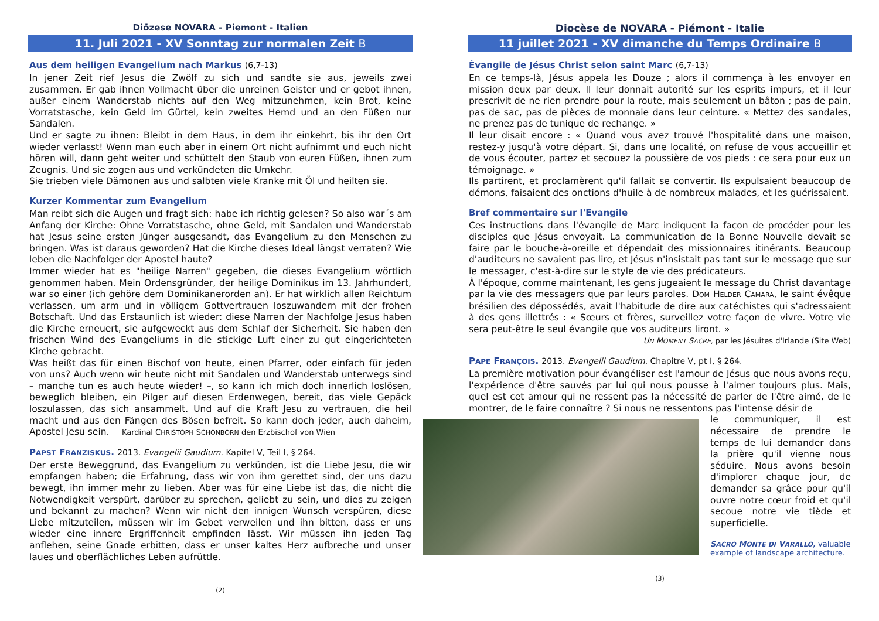Diözese NOVARA - Piemont - Italien
11. Juli 2021 - XV Sonntag zur normalen Zeit B
Aus dem heiligen Evangelium nach Markus (6,7-13)
In jener Zeit rief Jesus die Zwölf zu sich und sandte sie aus, jeweils zwei zusammen. Er gab ihnen Vollmacht über die unreinen Geister und er gebot ihnen, außer einem Wanderstab nichts auf den Weg mitzunehmen, kein Brot, keine Vorratstasche, kein Geld im Gürtel, kein zweites Hemd und an den Füßen nur Sandalen.
Und er sagte zu ihnen: Bleibt in dem Haus, in dem ihr einkehrt, bis ihr den Ort wieder verlasst! Wenn man euch aber in einem Ort nicht aufnimmt und euch nicht hören will, dann geht weiter und schüttelt den Staub von euren Füßen, ihnen zum Zeugnis. Und sie zogen aus und verkündeten die Umkehr.
Sie trieben viele Dämonen aus und salbten viele Kranke mit Öl und heilten sie.
Kurzer Kommentar zum Evangelium
Man reibt sich die Augen und fragt sich: habe ich richtig gelesen? So also war´s am Anfang der Kirche: Ohne Vorratstasche, ohne Geld, mit Sandalen und Wanderstab hat Jesus seine ersten Jünger ausgesandt, das Evangelium zu den Menschen zu bringen. Was ist daraus geworden? Hat die Kirche dieses Ideal längst verraten? Wie leben die Nachfolger der Apostel haute?
Immer wieder hat es "heilige Narren" gegeben, die dieses Evangelium wörtlich genommen haben. Mein Ordensgründer, der heilige Dominikus im 13. Jahrhundert, war so einer (ich gehöre dem Dominikanerorden an). Er hat wirklich allen Reichtum verlassen, um arm und in völligem Gottvertrauen loszuwandern mit der frohen Botschaft. Und das Erstaunlich ist wieder: diese Narren der Nachfolge Jesus haben die Kirche erneuert, sie aufgeweckt aus dem Schlaf der Sicherheit. Sie haben den frischen Wind des Evangeliums in die stickige Luft einer zu gut eingerichteten Kirche gebracht.
Was heißt das für einen Bischof von heute, einen Pfarrer, oder einfach für jeden von uns? Auch wenn wir heute nicht mit Sandalen und Wanderstab unterwegs sind – manche tun es auch heute wieder! –, so kann ich mich doch innerlich loslösen, beweglich bleiben, ein Pilger auf diesen Erdenwegen, bereit, das viele Gepäck loszulassen, das sich ansammelt. Und auf die Kraft Jesu zu vertrauen, die heil macht und aus den Fängen des Bösen befreit. So kann doch jeder, auch daheim, Apostel Jesu sein. Kardinal CHRISTOPH SCHÖNBORN den Erzbischof von Wien
PAPST FRANZISKUS. 2013. Evangelii Gaudium. Kapitel V, Teil I, § 264.
Der erste Beweggrund, das Evangelium zu verkünden, ist die Liebe Jesu, die wir empfangen haben; die Erfahrung, dass wir von ihm gerettet sind, der uns dazu bewegt, ihn immer mehr zu lieben. Aber was für eine Liebe ist das, die nicht die Notwendigkeit verspürt, darüber zu sprechen, geliebt zu sein, und dies zu zeigen und bekannt zu machen? Wenn wir nicht den innigen Wunsch verspüren, diese Liebe mitzuteilen, müssen wir im Gebet verweilen und ihn bitten, dass er uns wieder eine innere Ergriffenheit empfinden lässt. Wir müssen ihn jeden Tag anflehen, seine Gnade erbitten, dass er unser kaltes Herz aufbreche und unser laues und oberflächliches Leben aufrüttle.
(2)
Diocèse de NOVARA - Piémont - Italie
11 juillet 2021 - XV dimanche du Temps Ordinaire B
Évangile de Jésus Christ selon saint Marc (6,7-13)
En ce temps-là, Jésus appela les Douze ; alors il commença à les envoyer en mission deux par deux. Il leur donnait autorité sur les esprits impurs, et il leur prescrivit de ne rien prendre pour la route, mais seulement un bâton ; pas de pain, pas de sac, pas de pièces de monnaie dans leur ceinture. « Mettez des sandales, ne prenez pas de tunique de rechange. »
Il leur disait encore : « Quand vous avez trouvé l'hospitalité dans une maison, restez-y jusqu'à votre départ. Si, dans une localité, on refuse de vous accueillir et de vous écouter, partez et secouez la poussière de vos pieds : ce sera pour eux un témoignage. »
Ils partirent, et proclamèrent qu'il fallait se convertir. Ils expulsaient beaucoup de démons, faisaient des onctions d'huile à de nombreux malades, et les guérissaient.
Bref commentaire sur l'Evangile
Ces instructions dans l'évangile de Marc indiquent la façon de procéder pour les disciples que Jésus envoyait. La communication de la Bonne Nouvelle devait se faire par le bouche-à-oreille et dépendait des missionnaires itinérants. Beaucoup d'auditeurs ne savaient pas lire, et Jésus n'insistait pas tant sur le message que sur le messager, c'est-à-dire sur le style de vie des prédicateurs.
À l'époque, comme maintenant, les gens jugeaient le message du Christ davantage par la vie des messagers que par leurs paroles. DOM HELDER CAMARA, le saint évêque brésilien des dépossédés, avait l'habitude de dire aux catéchistes qui s'adressaient à des gens illettrés : « Sœurs et frères, surveillez votre façon de vivre. Votre vie sera peut-être le seul évangile que vos auditeurs liront. »
UN MOMENT SACRE, par les Jésuites d'Irlande (Site Web)
PAPE FRANÇOIS. 2013. Evangelii Gaudium. Chapitre V, pt I, § 264.
La première motivation pour évangéliser est l'amour de Jésus que nous avons reçu, l'expérience d'être sauvés par lui qui nous pousse à l'aimer toujours plus. Mais, quel est cet amour qui ne ressent pas la nécessité de parler de l'être aimé, de le montrer, de le faire connaître ? Si nous ne ressentons pas l'intense désir de
le communiquer, il est nécessaire de prendre le temps de lui demander dans la prière qu'il vienne nous séduire. Nous avons besoin d'implorer chaque jour, de demander sa grâce pour qu'il ouvre notre cœur froid et qu'il secoue notre vie tiède et superficielle.
SACRO MONTE DI VARALLO, valuable example of landscape architecture.
(3)